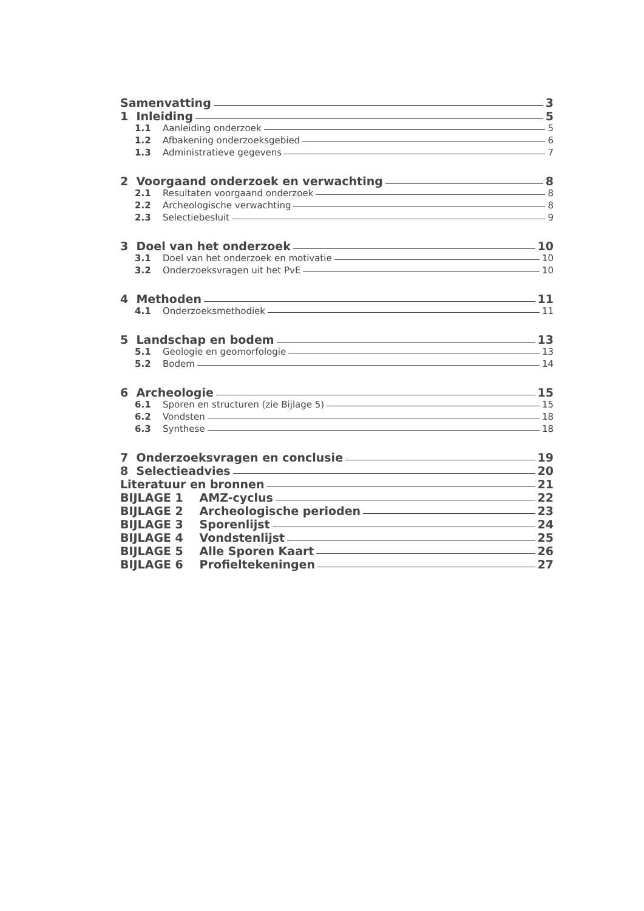Samenvatting 3
1 Inleiding 5
1.1 Aanleiding onderzoek 5
1.2 Afbakening onderzoeksgebied 6
1.3 Administratieve gegevens 7
2 Voorgaand onderzoek en verwachting 8
2.1 Resultaten voorgaand onderzoek 8
2.2 Archeologische verwachting 8
2.3 Selectiebesluit 9
3 Doel van het onderzoek 10
3.1 Doel van het onderzoek en motivatie 10
3.2 Onderzoeksvragen uit het PvE 10
4 Methoden 11
4.1 Onderzoeksmethodiek 11
5 Landschap en bodem 13
5.1 Geologie en geomorfologie 13
5.2 Bodem 14
6 Archeologie 15
6.1 Sporen en structuren (zie Bijlage 5) 15
6.2 Vondsten 18
6.3 Synthese 18
7 Onderzoeksvragen en conclusie 19
8 Selectieadvies 20
Literatuur en bronnen 21
BIJLAGE 1 AMZ-cyclus 22
BIJLAGE 2 Archeologische perioden 23
BIJLAGE 3 Sporenlijst 24
BIJLAGE 4 Vondstenlijst 25
BIJLAGE 5 Alle Sporen Kaart 26
BIJLAGE 6 Profieltekeningen 27